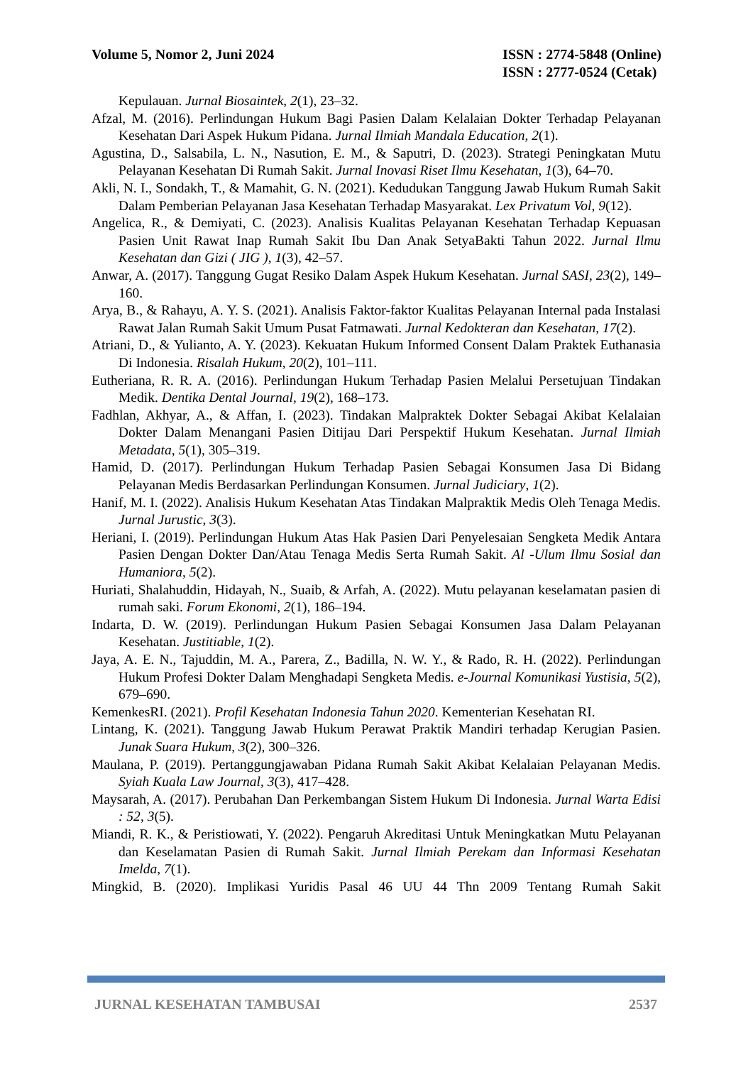Volume 5, Nomor 2, Juni 2024 ISSN : 2774-5848 (Online)
ISSN : 2777-0524 (Cetak)
Kepulauan. Jurnal Biosaintek, 2(1), 23–32.
Afzal, M. (2016). Perlindungan Hukum Bagi Pasien Dalam Kelalaian Dokter Terhadap Pelayanan Kesehatan Dari Aspek Hukum Pidana. Jurnal Ilmiah Mandala Education, 2(1).
Agustina, D., Salsabila, L. N., Nasution, E. M., & Saputri, D. (2023). Strategi Peningkatan Mutu Pelayanan Kesehatan Di Rumah Sakit. Jurnal Inovasi Riset Ilmu Kesehatan, 1(3), 64–70.
Akli, N. I., Sondakh, T., & Mamahit, G. N. (2021). Kedudukan Tanggung Jawab Hukum Rumah Sakit Dalam Pemberian Pelayanan Jasa Kesehatan Terhadap Masyarakat. Lex Privatum Vol, 9(12).
Angelica, R., & Demiyati, C. (2023). Analisis Kualitas Pelayanan Kesehatan Terhadap Kepuasan Pasien Unit Rawat Inap Rumah Sakit Ibu Dan Anak SetyaBakti Tahun 2022. Jurnal Ilmu Kesehatan dan Gizi ( JIG ), 1(3), 42–57.
Anwar, A. (2017). Tanggung Gugat Resiko Dalam Aspek Hukum Kesehatan. Jurnal SASI, 23(2), 149–160.
Arya, B., & Rahayu, A. Y. S. (2021). Analisis Faktor-faktor Kualitas Pelayanan Internal pada Instalasi Rawat Jalan Rumah Sakit Umum Pusat Fatmawati. Jurnal Kedokteran dan Kesehatan, 17(2).
Atriani, D., & Yulianto, A. Y. (2023). Kekuatan Hukum Informed Consent Dalam Praktek Euthanasia Di Indonesia. Risalah Hukum, 20(2), 101–111.
Eutheriana, R. R. A. (2016). Perlindungan Hukum Terhadap Pasien Melalui Persetujuan Tindakan Medik. Dentika Dental Journal, 19(2), 168–173.
Fadhlan, Akhyar, A., & Affan, I. (2023). Tindakan Malpraktek Dokter Sebagai Akibat Kelalaian Dokter Dalam Menangani Pasien Ditijau Dari Perspektif Hukum Kesehatan. Jurnal Ilmiah Metadata, 5(1), 305–319.
Hamid, D. (2017). Perlindungan Hukum Terhadap Pasien Sebagai Konsumen Jasa Di Bidang Pelayanan Medis Berdasarkan Perlindungan Konsumen. Jurnal Judiciary, 1(2).
Hanif, M. I. (2022). Analisis Hukum Kesehatan Atas Tindakan Malpraktik Medis Oleh Tenaga Medis. Jurnal Jurustic, 3(3).
Heriani, I. (2019). Perlindungan Hukum Atas Hak Pasien Dari Penyelesaian Sengketa Medik Antara Pasien Dengan Dokter Dan/Atau Tenaga Medis Serta Rumah Sakit. Al -Ulum Ilmu Sosial dan Humaniora, 5(2).
Huriati, Shalahuddin, Hidayah, N., Suaib, & Arfah, A. (2022). Mutu pelayanan keselamatan pasien di rumah saki. Forum Ekonomi, 2(1), 186–194.
Indarta, D. W. (2019). Perlindungan Hukum Pasien Sebagai Konsumen Jasa Dalam Pelayanan Kesehatan. Justitiable, 1(2).
Jaya, A. E. N., Tajuddin, M. A., Parera, Z., Badilla, N. W. Y., & Rado, R. H. (2022). Perlindungan Hukum Profesi Dokter Dalam Menghadapi Sengketa Medis. e-Journal Komunikasi Yustisia, 5(2), 679–690.
KemenkesRI. (2021). Profil Kesehatan Indonesia Tahun 2020. Kementerian Kesehatan RI.
Lintang, K. (2021). Tanggung Jawab Hukum Perawat Praktik Mandiri terhadap Kerugian Pasien. Junak Suara Hukum, 3(2), 300–326.
Maulana, P. (2019). Pertanggungjawaban Pidana Rumah Sakit Akibat Kelalaian Pelayanan Medis. Syiah Kuala Law Journal, 3(3), 417–428.
Maysarah, A. (2017). Perubahan Dan Perkembangan Sistem Hukum Di Indonesia. Jurnal Warta Edisi : 52, 3(5).
Miandi, R. K., & Peristiowati, Y. (2022). Pengaruh Akreditasi Untuk Meningkatkan Mutu Pelayanan dan Keselamatan Pasien di Rumah Sakit. Jurnal Ilmiah Perekam dan Informasi Kesehatan Imelda, 7(1).
Mingkid, B. (2020). Implikasi Yuridis Pasal 46 UU 44 Thn 2009 Tentang Rumah Sakit
JURNAL KESEHATAN TAMBUSAI 2537